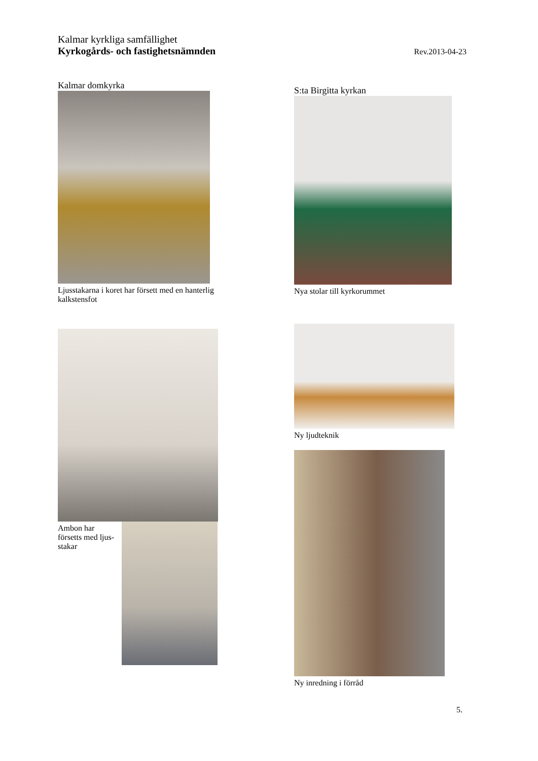Kalmar kyrkliga samfällighet
Rev.2013-04-23 Kyrkogårds- och fastighetsnämnden
Kalmar domkyrka
Ljusstakarna i koret har försett med en hanterlig kalkstensfot
S:ta Birgitta kyrkan
Nya stolar till kyrkorummet
Ambon har försetts med ljus-stakar
Ny ljudteknik
Ny inredning i förråd
5.